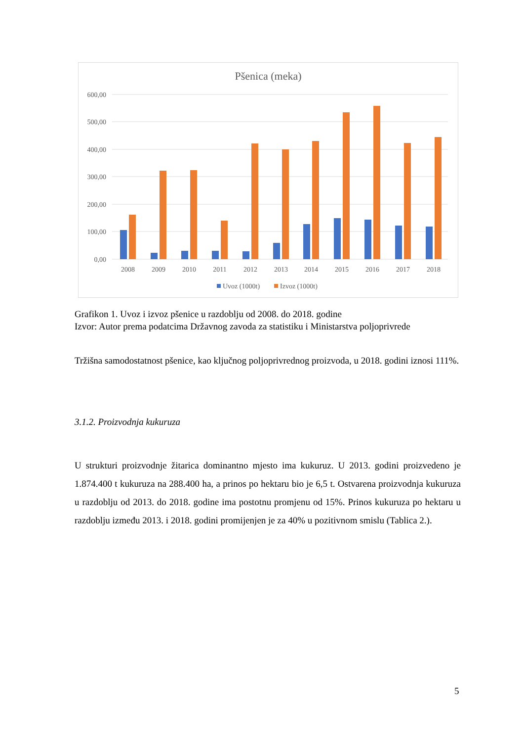Pšenica (meka)
600,00
500,00
400,00
300,00
200,00
100,00
0,00
2008
2009
2010
2011
2012
2013
2014
2015
2016
2017
2018
Uvoz (1000t)
Izvoz (1000t)
Grafikon 1. Uvoz i izvoz pšenice u razdoblju od 2008. do 2018. godine
Izvor: Autor prema podatcima Državnog zavoda za statistiku i Ministarstva poljoprivrede
Tržišna samodostatnost pšenice, kao ključnog poljoprivrednog proizvoda, u 2018. godini iznosi 111%.
3.1.2. Proizvodnja kukuruza
U strukturi proizvodnje žitarica dominantno mjesto ima kukuruz. U 2013. godini proizvedeno je 1.874.400 t kukuruza na 288.400 ha, a prinos po hektaru bio je 6,5 t. Ostvarena proizvodnja kukuruza u razdoblju od 2013. do 2018. godine ima postotnu promjenu od 15%. Prinos kukuruza po hektaru u razdoblju između 2013. i 2018. godini promijenjen je za 40% u pozitivnom smislu (Tablica 2.).
5